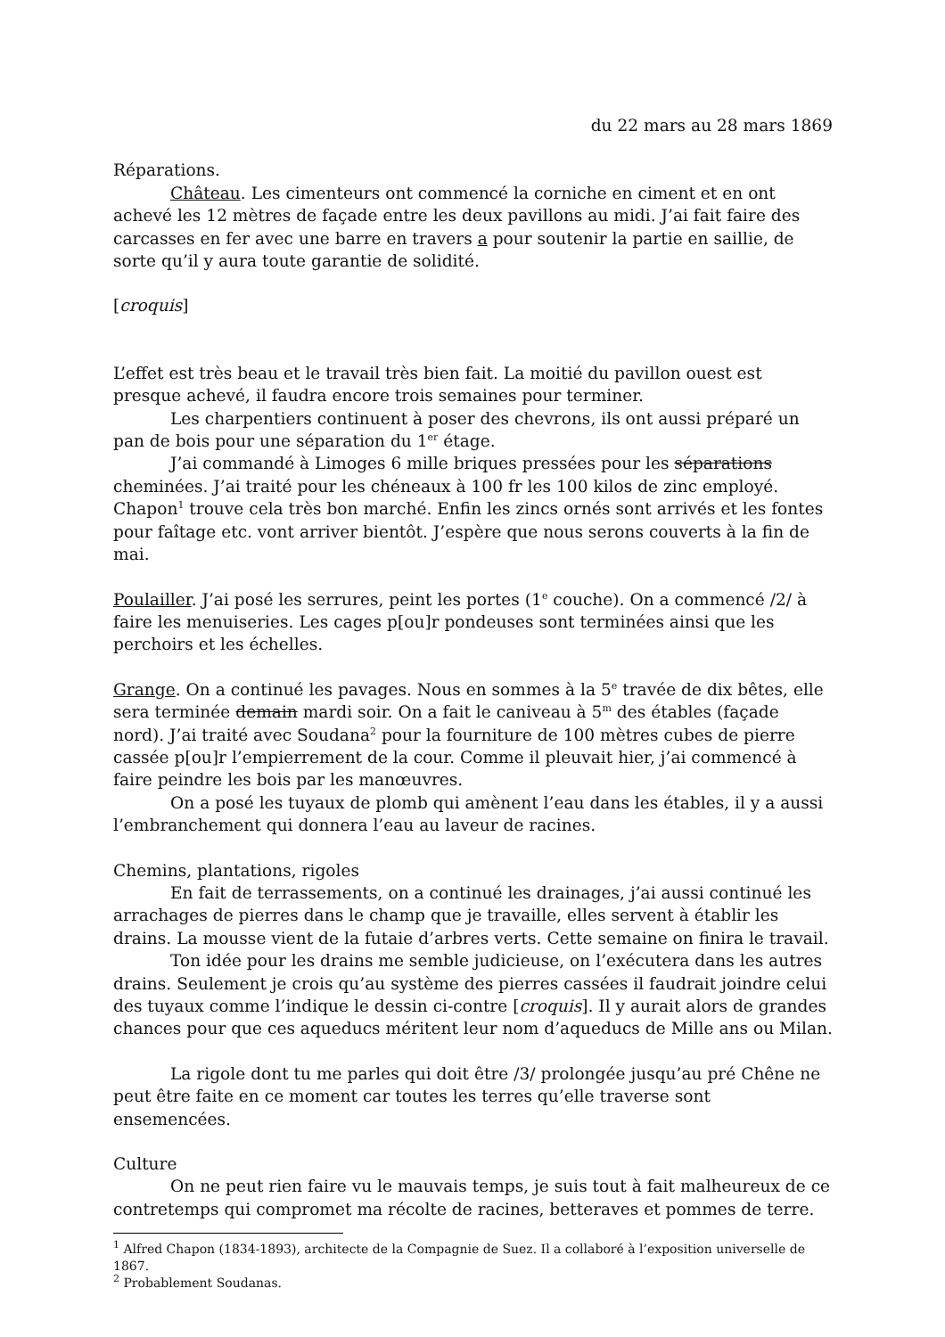du 22 mars au 28 mars 1869
Réparations.
Château. Les cimenteurs ont commencé la corniche en ciment et en ont achevé les 12 mètres de façade entre les deux pavillons au midi. J’ai fait faire des carcasses en fer avec une barre en travers a pour soutenir la partie en saillie, de sorte qu’il y aura toute garantie de solidité.
[croquis]
L’effet est très beau et le travail très bien fait. La moitié du pavillon ouest est presque achevé, il faudra encore trois semaines pour terminer.
Les charpentiers continuent à poser des chevrons, ils ont aussi préparé un pan de bois pour une séparation du 1<sup>er</sup> étage.
J’ai commandé à Limoges 6 mille briques pressées pour les séparations cheminées. J’ai traité pour les chéneaux à 100 fr les 100 kilos de zinc employé. Chapon<sup>1</sup> trouve cela très bon marché. Enfin les zincs ornés sont arrivés et les fontes pour faîtage etc. vont arriver bientôt. J’espère que nous serons couverts à la fin de mai.
Poulailler. J’ai posé les serrures, peint les portes (1<sup>e</sup> couche). On a commencé /2/ à faire les menuiseries. Les cages p[ou]r pondeuses sont terminées ainsi que les perchoirs et les échelles.
Grange. On a continué les pavages. Nous en sommes à la 5<sup>e</sup> travée de dix bêtes, elle sera terminée demain mardi soir. On a fait le caniveau à 5<sup>m</sup> des étables (façade nord). J’ai traité avec Soudana<sup>2</sup> pour la fourniture de 100 mètres cubes de pierre cassée p[ou]r l’empierrement de la cour. Comme il pleuvait hier, j’ai commencé à faire peindre les bois par les manœuvres.
On a posé les tuyaux de plomb qui amènent l’eau dans les étables, il y a aussi l’embranchement qui donnera l’eau au laveur de racines.
Chemins, plantations, rigoles
En fait de terrassements, on a continué les drainages, j’ai aussi continué les arrachages de pierres dans le champ que je travaille, elles servent à établir les drains. La mousse vient de la futaie d’arbres verts. Cette semaine on finira le travail.
Ton idée pour les drains me semble judicieuse, on l’exécutera dans les autres drains. Seulement je crois qu’au système des pierres cassées il faudrait joindre celui des tuyaux comme l’indique le dessin ci-contre [croquis]. Il y aurait alors de grandes chances pour que ces aqueducs méritent leur nom d’aqueducs de Mille ans ou Milan.
La rigole dont tu me parles qui doit être /3/ prolongée jusqu’au pré Chêne ne peut être faite en ce moment car toutes les terres qu’elle traverse sont ensemencées.
Culture
On ne peut rien faire vu le mauvais temps, je suis tout à fait malheureux de ce contretemps qui compromet ma récolte de racines, betteraves et pommes de terre.
<sup>1</sup> Alfred Chapon (1834-1893), architecte de la Compagnie de Suez. Il a collaboré à l’exposition universelle de 1867.
<sup>2</sup> Probablement Soudanas.